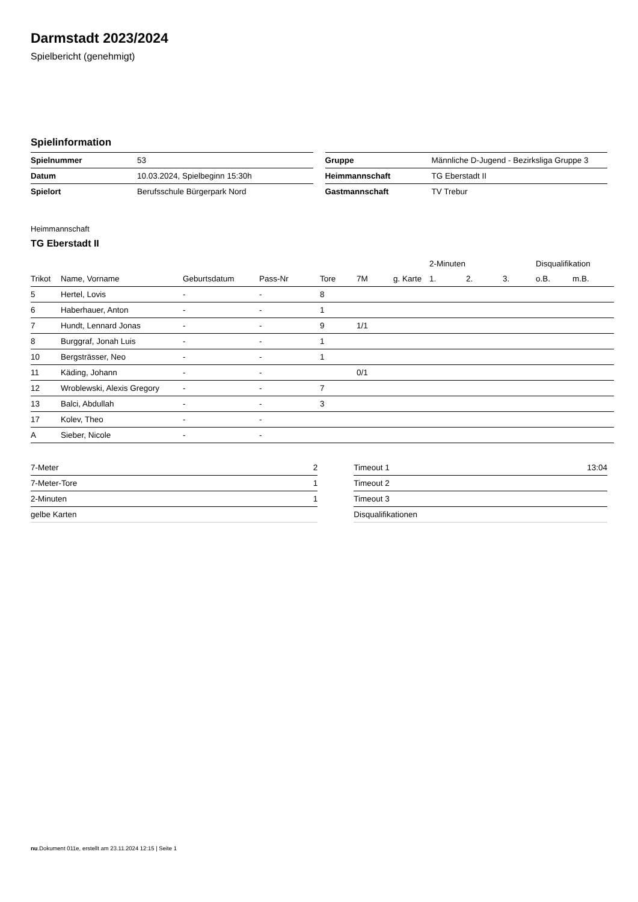Darmstadt 2023/2024
Spielbericht (genehmigt)
Spielinformation
| Spielnummer | 53 |
| Datum | 10.03.2024, Spielbeginn 15:30h |
| Spielort | Berufsschule Bürgerpark Nord |
| Gruppe | Männliche D-Jugend - Bezirksliga Gruppe 3 |
| Heimmannschaft | TG Eberstadt II |
| Gastmannschaft | TV Trebur |
Heimmannschaft
TG Eberstadt II
| | | | | | | | 2-Minuten | | | Disqualifikation | |
| --- | --- | --- | --- | --- | --- | --- | --- | --- | --- | --- | --- |
| Trikot | Name, Vorname | Geburtsdatum | Pass-Nr | Tore | 7M | g. Karte | 1. | 2. | 3. | o.B. | m.B. |
| 5 | Hertel, Lovis | - | - | 8 | | | | | | | |
| 6 | Haberhauer, Anton | - | - | 1 | | | | | | | |
| 7 | Hundt, Lennard Jonas | - | - | 9 | 1/1 | | | | | | |
| 8 | Burggraf, Jonah Luis | - | - | 1 | | | | | | | |
| 10 | Bergsträsser, Neo | - | - | 1 | | | | | | | |
| 11 | Käding, Johann | - | - | | 0/1 | | | | | | |
| 12 | Wroblewski, Alexis Gregory | - | - | 7 | | | | | | | |
| 13 | Balci, Abdullah | - | - | 3 | | | | | | | |
| 17 | Kolev, Theo | - | - | | | | | | | | |
| A | Sieber, Nicole | - | - | | | | | | | | |
| 7-Meter | 2 |
| 7-Meter-Tore | 1 |
| 2-Minuten | 1 |
| gelbe Karten | |
| Timeout 1 | 13:04 |
| Timeout 2 | |
| Timeout 3 | |
| Disqualifikationen | |
nu.Dokument 011e, erstellt am 23.11.2024 12:15 | Seite 1